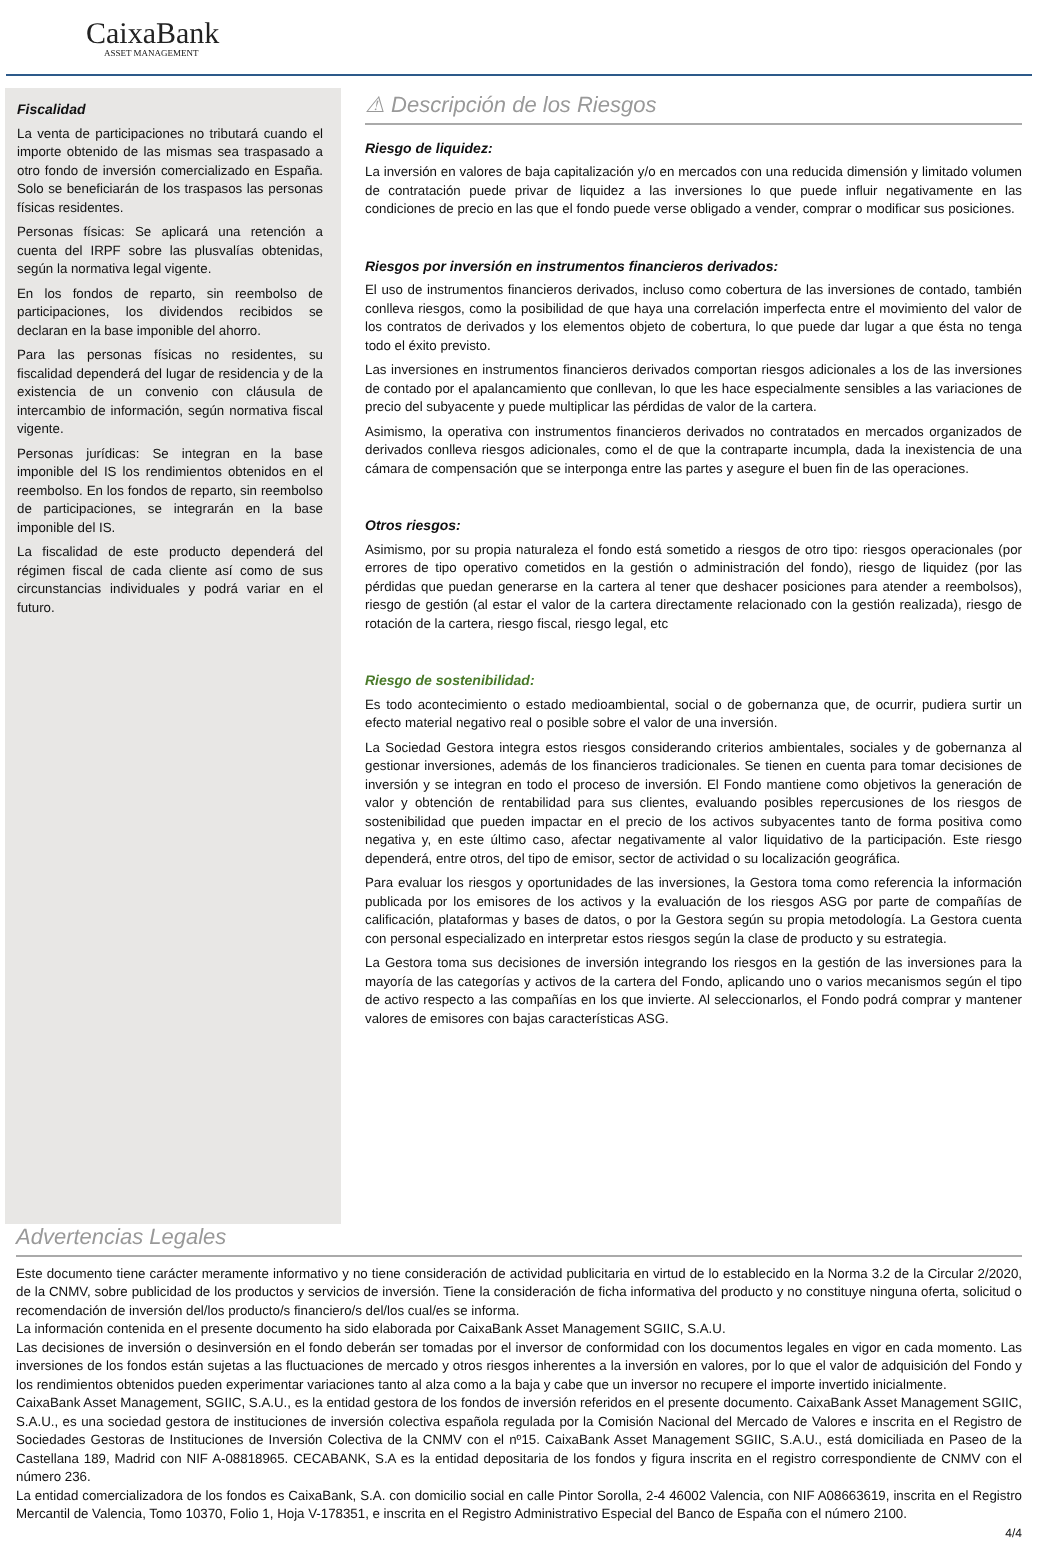CaixaBank
ASSET MANAGEMENT
Fiscalidad
La venta de participaciones no tributará cuando el importe obtenido de las mismas sea traspasado a otro fondo de inversión comercializado en España. Solo se beneficiarán de los traspasos las personas físicas residentes.
Personas físicas: Se aplicará una retención a cuenta del IRPF sobre las plusvalías obtenidas, según la normativa legal vigente.
En los fondos de reparto, sin reembolso de participaciones, los dividendos recibidos se declaran en la base imponible del ahorro.
Para las personas físicas no residentes, su fiscalidad dependerá del lugar de residencia y de la existencia de un convenio con cláusula de intercambio de información, según normativa fiscal vigente.
Personas jurídicas: Se integran en la base imponible del IS los rendimientos obtenidos en el reembolso. En los fondos de reparto, sin reembolso de participaciones, se integrarán en la base imponible del IS.
La fiscalidad de este producto dependerá del régimen fiscal de cada cliente así como de sus circunstancias individuales y podrá variar en el futuro.
⚠ Descripción de los Riesgos
Riesgo de liquidez:
La inversión en valores de baja capitalización y/o en mercados con una reducida dimensión y limitado volumen de contratación puede privar de liquidez a las inversiones lo que puede influir negativamente en las condiciones de precio en las que el fondo puede verse obligado a vender, comprar o modificar sus posiciones.
Riesgos por inversión en instrumentos financieros derivados:
El uso de instrumentos financieros derivados, incluso como cobertura de las inversiones de contado, también conlleva riesgos, como la posibilidad de que haya una correlación imperfecta entre el movimiento del valor de los contratos de derivados y los elementos objeto de cobertura, lo que puede dar lugar a que ésta no tenga todo el éxito previsto.
Las inversiones en instrumentos financieros derivados comportan riesgos adicionales a los de las inversiones de contado por el apalancamiento que conllevan, lo que les hace especialmente sensibles a las variaciones de precio del subyacente y puede multiplicar las pérdidas de valor de la cartera.
Asimismo, la operativa con instrumentos financieros derivados no contratados en mercados organizados de derivados conlleva riesgos adicionales, como el de que la contraparte incumpla, dada la inexistencia de una cámara de compensación que se interponga entre las partes y asegure el buen fin de las operaciones.
Otros riesgos:
Asimismo, por su propia naturaleza el fondo está sometido a riesgos de otro tipo: riesgos operacionales (por errores de tipo operativo cometidos en la gestión o administración del fondo), riesgo de liquidez (por las pérdidas que puedan generarse en la cartera al tener que deshacer posiciones para atender a reembolsos), riesgo de gestión (al estar el valor de la cartera directamente relacionado con la gestión realizada), riesgo de rotación de la cartera, riesgo fiscal, riesgo legal, etc
Riesgo de sostenibilidad:
Es todo acontecimiento o estado medioambiental, social o de gobernanza que, de ocurrir, pudiera surtir un efecto material negativo real o posible sobre el valor de una inversión.
La Sociedad Gestora integra estos riesgos considerando criterios ambientales, sociales y de gobernanza al gestionar inversiones, además de los financieros tradicionales. Se tienen en cuenta para tomar decisiones de inversión y se integran en todo el proceso de inversión. El Fondo mantiene como objetivos la generación de valor y obtención de rentabilidad para sus clientes, evaluando posibles repercusiones de los riesgos de sostenibilidad que pueden impactar en el precio de los activos subyacentes tanto de forma positiva como negativa y, en este último caso, afectar negativamente al valor liquidativo de la participación. Este riesgo dependerá, entre otros, del tipo de emisor, sector de actividad o su localización geográfica.
Para evaluar los riesgos y oportunidades de las inversiones, la Gestora toma como referencia la información publicada por los emisores de los activos y la evaluación de los riesgos ASG por parte de compañías de calificación, plataformas y bases de datos, o por la Gestora según su propia metodología. La Gestora cuenta con personal especializado en interpretar estos riesgos según la clase de producto y su estrategia.
La Gestora toma sus decisiones de inversión integrando los riesgos en la gestión de las inversiones para la mayoría de las categorías y activos de la cartera del Fondo, aplicando uno o varios mecanismos según el tipo de activo respecto a las compañías en los que invierte. Al seleccionarlos, el Fondo podrá comprar y mantener valores de emisores con bajas características ASG.
Advertencias Legales
Este documento tiene carácter meramente informativo y no tiene consideración de actividad publicitaria en virtud de lo establecido en la Norma 3.2 de la Circular 2/2020, de la CNMV, sobre publicidad de los productos y servicios de inversión. Tiene la consideración de ficha informativa del producto y no constituye ninguna oferta, solicitud o recomendación de inversión del/los producto/s financiero/s del/los cual/es se informa.
La información contenida en el presente documento ha sido elaborada por CaixaBank Asset Management SGIIC, S.A.U.
Las decisiones de inversión o desinversión en el fondo deberán ser tomadas por el inversor de conformidad con los documentos legales en vigor en cada momento. Las inversiones de los fondos están sujetas a las fluctuaciones de mercado y otros riesgos inherentes a la inversión en valores, por lo que el valor de adquisición del Fondo y los rendimientos obtenidos pueden experimentar variaciones tanto al alza como a la baja y cabe que un inversor no recupere el importe invertido inicialmente.
CaixaBank Asset Management, SGIIC, S.A.U., es la entidad gestora de los fondos de inversión referidos en el presente documento. CaixaBank Asset Management SGIIC, S.A.U., es una sociedad gestora de instituciones de inversión colectiva española regulada por la Comisión Nacional del Mercado de Valores e inscrita en el Registro de Sociedades Gestoras de Instituciones de Inversión Colectiva de la CNMV con el nº15. CaixaBank Asset Management SGIIC, S.A.U., está domiciliada en Paseo de la Castellana 189, Madrid con NIF A-08818965. CECABANK, S.A es la entidad depositaria de los fondos y figura inscrita en el registro correspondiente de CNMV con el número 236.
La entidad comercializadora de los fondos es CaixaBank, S.A. con domicilio social en calle Pintor Sorolla, 2-4 46002 Valencia, con NIF A08663619, inscrita en el Registro Mercantil de Valencia, Tomo 10370, Folio 1, Hoja V-178351, e inscrita en el Registro Administrativo Especial del Banco de España con el número 2100.
4/4